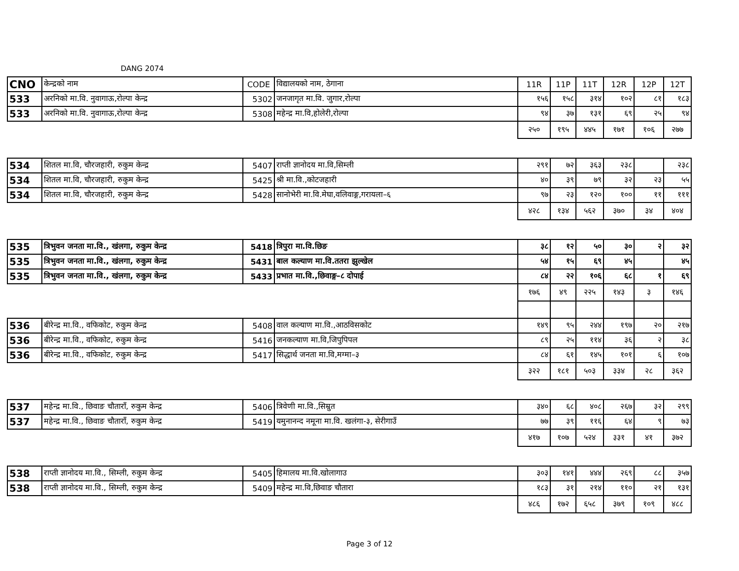DANG 2074
| CNO | केन्द्रको नाम | CODE | विद्यालयको नाम, ठेगाना | 11R | 11P | 11T | 12R | 12P | 12T |
| --- | --- | --- | --- | --- | --- | --- | --- | --- | --- |
| 533 | अरनिको मा.वि. नुवागाऊ,रोल्पा केन्द्र | 5302 | जनजागृत मा.वि. जुगार,रोल्पा | १५६ | १५८ | ३१४ | १०२ | ८१ | १८३ |
| 533 | अरनिको मा.वि. नुवागाऊ,रोल्पा केन्द्र | 5308 | महेन्द्र मा.वि,होलेरी,रोल्पा | ९४ | ३७ | १३१ | ६९ | २५ | ९४ |
| | | | | २५० | १९५ | ४४५ | १७१ | १०६ | २७७ |
| 534 | शितल मा.वि, चौरजहारी, रुकुम केन्द्र | 5407 | राप्ती ज्ञानोदय मा.वि,सिम्ली | २९१ | ७२ | ३६३ | २३८ | | २३८ |
| 534 | शितल मा.वि, चौरजहारी, रुकुम केन्द्र | 5425 | श्री मा.वि.,कोटजहारी | ४० | ३९ | ७९ | ३२ | २३ | ५५ |
| 534 | शितल मा.वि, चौरजहारी, रुकुम केन्द्र | 5428 | सानोभेरी मा.वि.मेघा,वलिवाङ्ग,गरायला–६ | ९७ | २३ | १२० | १०० | ११ | १११ |
| | | | | ४२८ | १३४ | ५६२ | ३७० | ३४ | ४०४ |
| 535 | त्रिभुवन जनता मा.वि., खंलगा, रुकुम केन्द्र | 5418 | त्रिपुरा मा.वि.छिङ | ३८ | १२ | ५० | ३० | २ | ३२ |
| 535 | त्रिभुवन जनता मा.वि., खंलगा, रुकुम केन्द्र | 5431 | बाल कल्याण मा.वि.ततरा झुल्खेल | ५४ | १५ | ६९ | ४५ | | ४५ |
| 535 | त्रिभुवन जनता मा.वि., खंलगा, रुकुम केन्द्र | 5433 | प्रभात मा.वि.,छिवाङ्ग–८ दोपाई | ८४ | २२ | १०६ | ६८ | १ | ६९ |
| | | | | १७६ | ४९ | २२५ | १४३ | ३ | १४६ |
| 536 | बीरेन्द्र मा.वि., वफिकोट, रुकुम केन्द्र | 5408 | वाल कल्याण मा.वि.,आठविसकोट | १४९ | ९५ | २४४ | १९७ | २० | २१७ |
| 536 | बीरेन्द्र मा.वि., वफिकोट, रुकुम केन्द्र | 5416 | जनकल्याण मा.वि,जिपुपिपल | ८९ | २५ | ११४ | ३६ | २ | ३८ |
| 536 | बीरेन्द्र मा.वि., वफिकोट, रुकुम केन्द्र | 5417 | सिद्धार्थ जनता मा.वि,मग्मा–३ | ८४ | ६१ | १४५ | १०१ | ६ | १०७ |
| | | | | ३२२ | १८१ | ५०३ | ३३४ | २८ | ३६२ |
| 537 | महेन्द्र मा.वि., छिवाङ चौताराँ, रुकुम केन्द्र | 5406 | त्रिवेणी मा.वि.,सिम्रुत | ३४० | ६८ | ४०८ | २६७ | ३२ | २९९ |
| 537 | महेन्द्र मा.वि., छिवाङ चौताराँ, रुकुम केन्द्र | 5419 | यमुनानन्द नमूना मा.वि. खलंगा-३, सेरीगाउँ | ७७ | ३९ | ११६ | ६४ | ९ | ७३ |
| | | | | ४१७ | १०७ | ५२४ | ३३१ | ४१ | ३७२ |
| 538 | राप्ती ज्ञानोदय मा.वि., सिम्ली, रुकुम केन्द्र | 5405 | हिमालय मा.वि.खोलागाउ | ३०३ | १४१ | ४४४ | २६९ | ८८ | ३५७ |
| 538 | राप्ती ज्ञानोदय मा.वि., सिम्ली, रुकुम केन्द्र | 5409 | महेन्द्र मा.वि,छिवाङ चौतारा | १८३ | ३१ | २१४ | ११० | २१ | १३१ |
| | | | | ४८६ | १७२ | ६५८ | ३७९ | १०९ | ४८८ |
Page 3 of 12